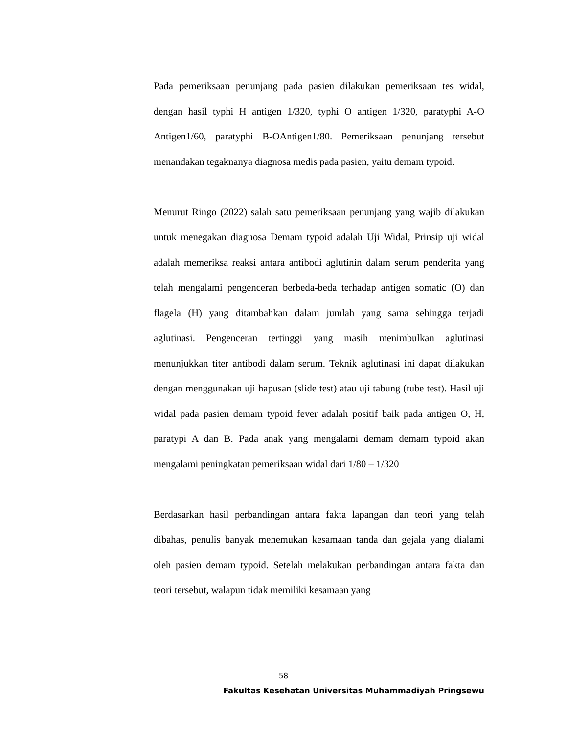Pada pemeriksaan penunjang pada pasien dilakukan pemeriksaan tes widal, dengan hasil typhi H antigen 1/320, typhi O antigen 1/320, paratyphi A-O Antigen1/60, paratyphi B-OAntigen1/80. Pemeriksaan penunjang tersebut menandakan tegaknanya diagnosa medis pada pasien, yaitu demam typoid.
Menurut Ringo (2022) salah satu pemeriksaan penunjang yang wajib dilakukan untuk menegakan diagnosa Demam typoid adalah Uji Widal, Prinsip uji widal adalah memeriksa reaksi antara antibodi aglutinin dalam serum penderita yang telah mengalami pengenceran berbeda-beda terhadap antigen somatic (O) dan flagela (H) yang ditambahkan dalam jumlah yang sama sehingga terjadi aglutinasi. Pengenceran tertinggi yang masih menimbulkan aglutinasi menunjukkan titer antibodi dalam serum. Teknik aglutinasi ini dapat dilakukan dengan menggunakan uji hapusan (slide test) atau uji tabung (tube test). Hasil uji widal pada pasien demam typoid fever adalah positif baik pada antigen O, H, paratypi A dan B. Pada anak yang mengalami demam demam typoid akan mengalami peningkatan pemeriksaan widal dari 1/80 – 1/320
Berdasarkan hasil perbandingan antara fakta lapangan dan teori yang telah dibahas, penulis banyak menemukan kesamaan tanda dan gejala yang dialami oleh pasien demam typoid. Setelah melakukan perbandingan antara fakta dan teori tersebut, walapun tidak memiliki kesamaan yang
58
Fakultas Kesehatan Universitas Muhammadiyah Pringsewu